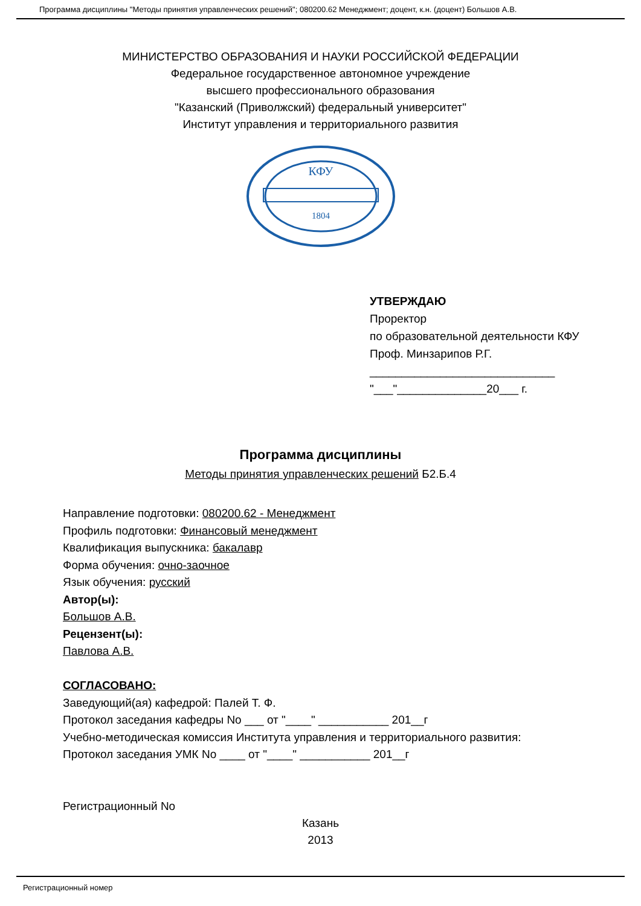Программа дисциплины "Методы принятия управленческих решений"; 080200.62 Менеджмент; доцент, к.н. (доцент) Большов А.В.
МИНИСТЕРСТВО ОБРАЗОВАНИЯ И НАУКИ РОССИЙСКОЙ ФЕДЕРАЦИИ
Федеральное государственное автономное учреждение
высшего профессионального образования
"Казанский (Приволжский) федеральный университет"
Институт управления и территориального развития
КФУ
1804
УТВЕРЖДАЮ
Проректор
по образовательной деятельности КФУ
Проф. Минзарипов Р.Г.
_____________________________
"___"______________20___ г.
Программа дисциплины
Методы принятия управленческих решений Б2.Б.4
Направление подготовки: 080200.62 - Менеджмент
Профиль подготовки: Финансовый менеджмент
Квалификация выпускника: бакалавр
Форма обучения: очно-заочное
Язык обучения: русский
Автор(ы):
Большов А.В.
Рецензент(ы):
Павлова А.В.
СОГЛАСОВАНО:
Заведующий(ая) кафедрой: Палей Т. Ф.
Протокол заседания кафедры No ___ от "____" ___________ 201__г
Учебно-методическая комиссия Института управления и территориального развития:
Протокол заседания УМК No ____ от "____" ___________ 201__г
Регистрационный No
Казань
2013
Регистрационный номер